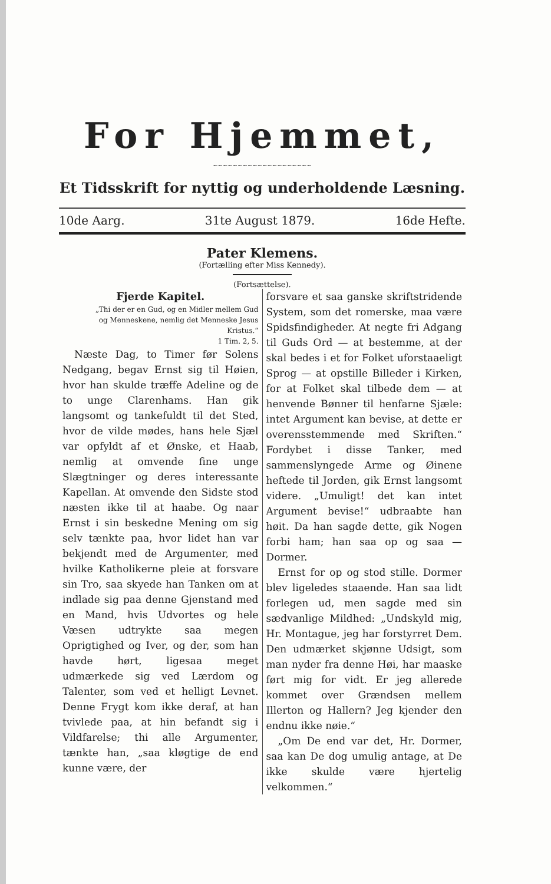For Hjemmet,
~~~~~~~~~~~~~~~~~~~~
Et Tidsskrift for nyttig og underholdende Læsning.
10de Aarg. 31te August 1879. 16de Hefte.
Pater Klemens.
(Fortælling efter Miss Kennedy).
(Fortsættelse).
Fjerde Kapitel.
„Thi der er en Gud, og en Midler mellem Gud og Menneskene, nemlig det Menneske Jesus Kristus.“
1 Tim. 2, 5.
Næste Dag, to Timer før Solens Nedgang, begav Ernst sig til Høien, hvor han skulde træffe Adeline og de to unge Clarenhams. Han gik langsomt og tankefuldt til det Sted, hvor de vilde mødes, hans hele Sjæl var opfyldt af et Ønske, et Haab, nemlig at omvende fine unge Slægtninger og deres interessante Kapellan. At omvende den Sidste stod næsten ikke til at haabe. Og naar Ernst i sin beskedne Mening om sig selv tænkte paa, hvor lidet han var bekjendt med de Argumenter, med hvilke Katholikerne pleie at forsvare sin Tro, saa skyede han Tanken om at indlade sig paa denne Gjenstand med en Mand, hvis Udvortes og hele Væsen udtrykte saa megen Oprigtighed og Iver, og der, som han havde hørt, ligesaa meget udmærkede sig ved Lærdom og Talenter, som ved et helligt Levnet. Denne Frygt kom ikke deraf, at han tvivlede paa, at hin befandt sig i Vildfarelse; thi alle Argumenter, tænkte han, „saa kløgtige de end kunne være, der
forsvare et saa ganske skriftstridende System, som det romerske, maa være Spidsfindigheder. At negte fri Adgang til Guds Ord — at bestemme, at der skal bedes i et for Folket uforstaaeligt Sprog — at opstille Billeder i Kirken, for at Folket skal tilbede dem — at henvende Bønner til henfarne Sjæle: intet Argument kan bevise, at dette er overensstemmende med Skriften.“ Fordybet i disse Tanker, med sammenslyngede Arme og Øinene heftede til Jorden, gik Ernst langsomt videre. „Umuligt! det kan intet Argument bevise!“ udbraabte han høit. Da han sagde dette, gik Nogen forbi ham; han saa op og saa — Dormer.
Ernst for op og stod stille. Dormer blev ligeledes staaende. Han saa lidt forlegen ud, men sagde med sin sædvanlige Mildhed: „Undskyld mig, Hr. Montague, jeg har forstyrret Dem. Den udmærket skjønne Udsigt, som man nyder fra denne Høi, har maaske ført mig for vidt. Er jeg allerede kommet over Grændsen mellem Illerton og Hallern? Jeg kjender den endnu ikke nøie.“
„Om De end var det, Hr. Dormer, saa kan De dog umulig antage, at De ikke skulde være hjertelig velkommen.“